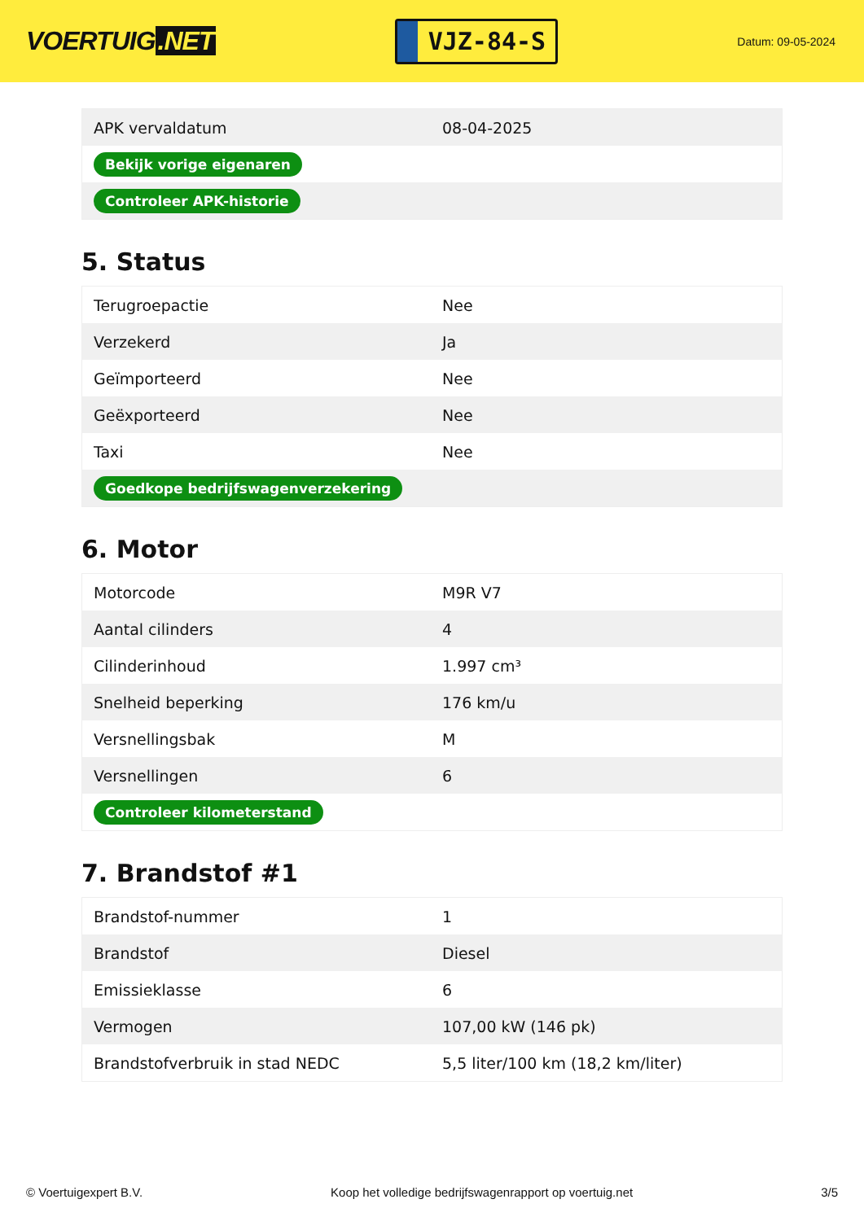VOERTUIG.NET
VJZ-84-S
Datum: 09-05-2024
| APK vervaldatum | 08-04-2025 |
| Bekijk vorige eigenaren | |
| Controleer APK-historie | |
5. Status
| Terugroepactie | Nee |
| Verzekerd | Ja |
| Geïmporteerd | Nee |
| Geëxporteerd | Nee |
| Taxi | Nee |
| Goedkope bedrijfswagenverzekering | |
6. Motor
| Motorcode | M9R V7 |
| Aantal cilinders | 4 |
| Cilinderinhoud | 1.997 cm³ |
| Snelheid beperking | 176 km/u |
| Versnellingsbak | M |
| Versnellingen | 6 |
| Controleer kilometerstand | |
7. Brandstof #1
| Brandstof-nummer | 1 |
| Brandstof | Diesel |
| Emissieklasse | 6 |
| Vermogen | 107,00 kW (146 pk) |
| Brandstofverbruik in stad NEDC | 5,5 liter/100 km (18,2 km/liter) |
© Voertuigexpert B.V. Koop het volledige bedrijfswagenrapport op voertuig.net 3/5